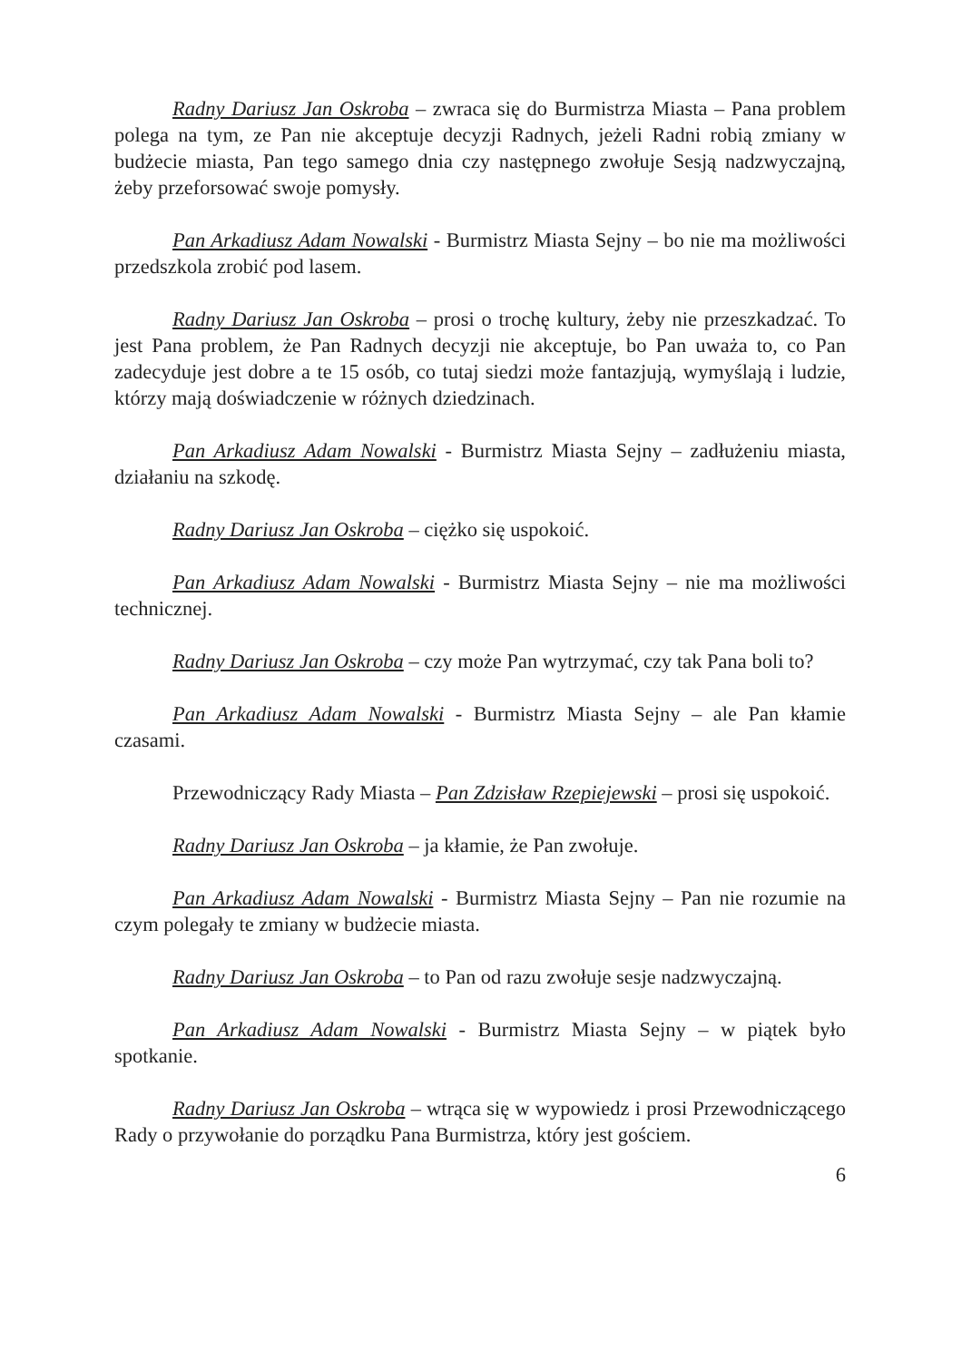Radny Dariusz Jan Oskroba – zwraca się do Burmistrza Miasta – Pana problem polega na tym, ze Pan nie akceptuje decyzji Radnych, jeżeli Radni robią zmiany w budżecie miasta, Pan tego samego dnia czy następnego zwołuje Sesją nadzwyczajną, żeby przeforsować swoje pomysły.
Pan Arkadiusz Adam Nowalski - Burmistrz Miasta Sejny – bo nie ma możliwości przedszkola zrobić pod lasem.
Radny Dariusz Jan Oskroba – prosi o trochę kultury, żeby nie przeszkadzać. To jest Pana problem, że Pan Radnych decyzji nie akceptuje, bo Pan uważa to, co Pan zadecyduje jest dobre a te 15 osób, co tutaj siedzi może fantazjują, wymyślają i ludzie, którzy mają doświadczenie w różnych dziedzinach.
Pan Arkadiusz Adam Nowalski - Burmistrz Miasta Sejny – zadłużeniu miasta, działaniu na szkodę.
Radny Dariusz Jan Oskroba – ciężko się uspokoić.
Pan Arkadiusz Adam Nowalski - Burmistrz Miasta Sejny – nie ma możliwości technicznej.
Radny Dariusz Jan Oskroba – czy może Pan wytrzymać, czy tak Pana boli to?
Pan Arkadiusz Adam Nowalski - Burmistrz Miasta Sejny – ale Pan kłamie czasami.
Przewodniczący Rady Miasta – Pan Zdzisław Rzepiejewski – prosi się uspokoić.
Radny Dariusz Jan Oskroba – ja kłamie, że Pan zwołuje.
Pan Arkadiusz Adam Nowalski - Burmistrz Miasta Sejny – Pan nie rozumie na czym polegały te zmiany w budżecie miasta.
Radny Dariusz Jan Oskroba – to Pan od razu zwołuje sesje nadzwyczajną.
Pan Arkadiusz Adam Nowalski - Burmistrz Miasta Sejny – w piątek było spotkanie.
Radny Dariusz Jan Oskroba – wtrąca się w wypowiedz i prosi Przewodniczącego Rady o przywołanie do porządku Pana Burmistrza, który jest gościem.
6